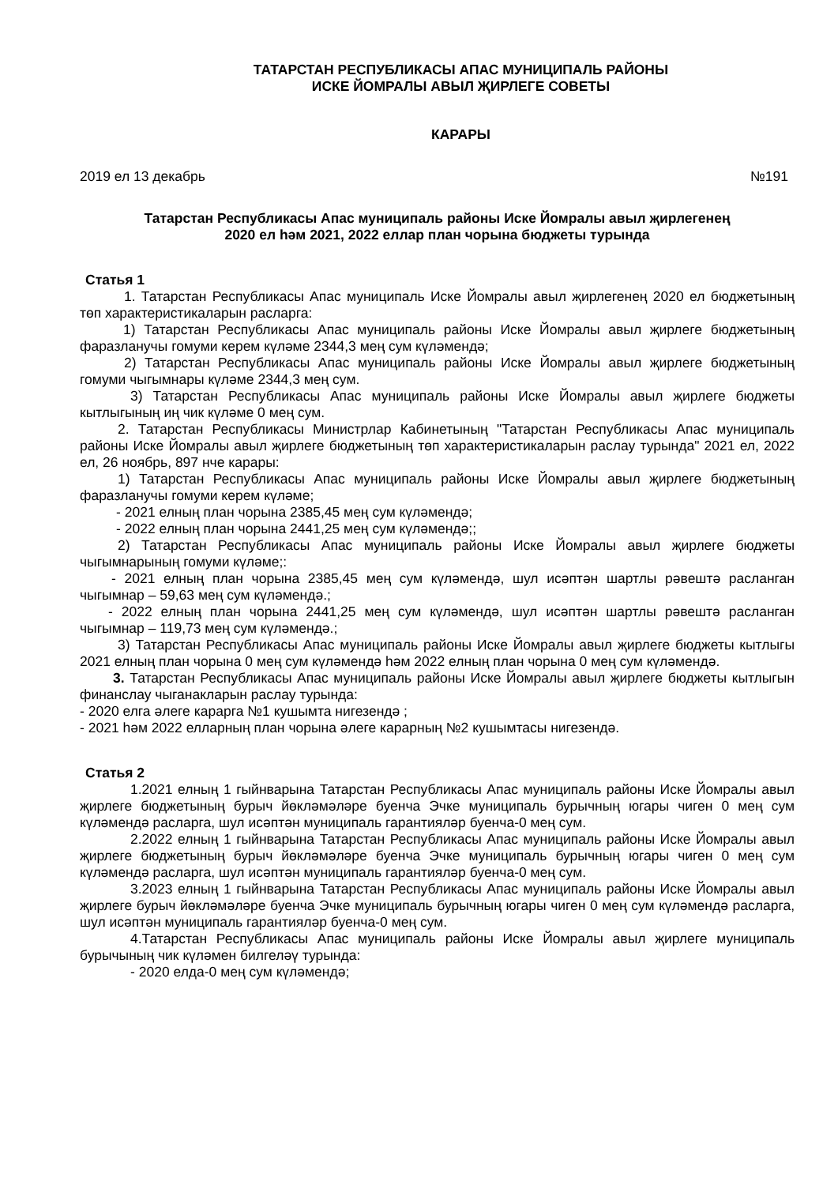ТАТАРСТАН РЕСПУБЛИКАСЫ АПАС МУНИЦИПАЛЬ РАЙОНЫ
ИСКЕ ЙОМРАЛЫ АВЫЛ ҖИРЛЕГЕ СОВЕТЫ
КАРАРЫ
2019 ел 13 декабрь №191
Татарстан Республикасы Апас муниципаль районы Иске Йомралы авыл җирлегенең
2020 ел һәм 2021, 2022 еллар план чорына бюджеты турында
Статья 1
1. Татарстан Республикасы Апас муниципаль Иске Йомралы авыл җирлегенең 2020 ел бюджетының төп характеристикаларын расларга:
1) Татарстан Республикасы Апас муниципаль районы Иске Йомралы авыл җирлеге бюджетының фаразланучы гомуми керем күләме 2344,3 мең сум күләмендә;
2) Татарстан Республикасы Апас муниципаль районы Иске Йомралы авыл җирлеге бюджетының гомуми чыгымнары күләме 2344,3 мең сум.
3) Татарстан Республикасы Апас муниципаль районы Иске Йомралы авыл җирлеге бюджеты кытлыгының иң чик күләме 0 мең сум.
2. Татарстан Республикасы Министрлар Кабинетының "Татарстан Республикасы Апас муниципаль районы Иске Йомралы авыл җирлеге бюджетының төп характеристикаларын раслау турында" 2021 ел, 2022 ел, 26 ноябрь, 897 нче карары:
1) Татарстан Республикасы Апас муниципаль районы Иске Йомралы авыл җирлеге бюджетының фаразланучы гомуми керем күләме;
- 2021 елның план чорына 2385,45 мең сум күләмендә;
- 2022 елның план чорына 2441,25 мең сум күләмендә;;
2) Татарстан Республикасы Апас муниципаль районы Иске Йомралы авыл җирлеге бюджеты чыгымнарының гомуми күләме;:
- 2021 елның план чорына 2385,45 мең сум күләмендә, шул исәптән шартлы рәвештә расланган чыгымнар – 59,63 мең сум күләмендә.;
- 2022 елның план чорына 2441,25 мең сум күләмендә, шул исәптән шартлы рәвештә расланган чыгымнар – 119,73 мең сум күләмендә.;
3) Татарстан Республикасы Апас муниципаль районы Иске Йомралы авыл җирлеге бюджеты кытлыгы 2021 елның план чорына 0 мең сум күләмендә һәм 2022 елның план чорына 0 мең сум күләмендә.
3. Татарстан Республикасы Апас муниципаль районы Иске Йомралы авыл җирлеге бюджеты кытлыгын финанслау чыганакларын раслау турында:
- 2020 елга әлеге карарга №1 кушымта нигезендә ;
- 2021 һәм 2022 елларның план чорына әлеге карарның №2 кушымтасы нигезендә.
Статья 2
1.2021 елның 1 гыйнварына Татарстан Республикасы Апас муниципаль районы Иске Йомралы авыл җирлеге бюджетының бурыч йөкләмәләре буенча Эчке муниципаль бурычның югары чиген 0 мең сум күләмендә расларга, шул исәптән муниципаль гарантияләр буенча-0 мең сум.
2.2022 елның 1 гыйнварына Татарстан Республикасы Апас муниципаль районы Иске Йомралы авыл җирлеге бюджетының бурыч йөкләмәләре буенча Эчке муниципаль бурычның югары чиген 0 мең сум күләмендә расларга, шул исәптән муниципаль гарантияләр буенча-0 мең сум.
3.2023 елның 1 гыйнварына Татарстан Республикасы Апас муниципаль районы Иске Йомралы авыл җирлеге бурыч йөкләмәләре буенча Эчке муниципаль бурычның югары чиген 0 мең сум күләмендә расларга, шул исәптән муниципаль гарантияләр буенча-0 мең сум.
4.Татарстан Республикасы Апас муниципаль районы Иске Йомралы авыл җирлеге муниципаль бурычының чик күләмен билгеләү турында:
- 2020 елда-0 мең сум күләмендә;